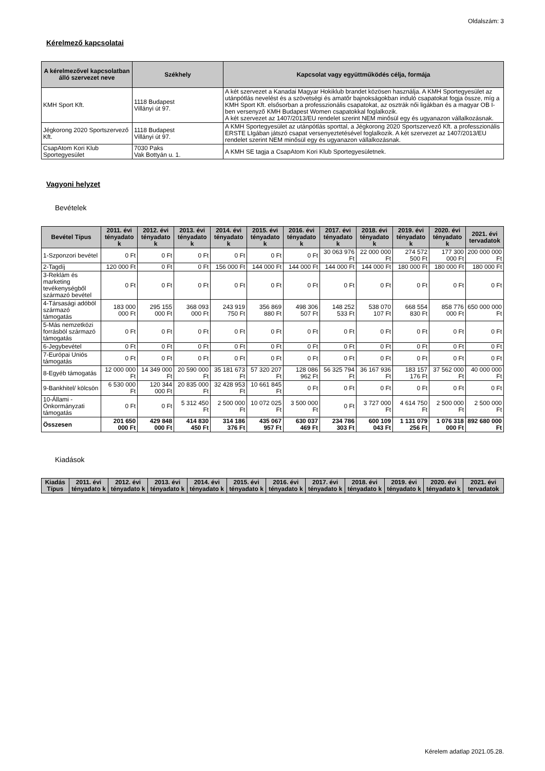Oldalszám: 3
Kérelmező kapcsolatai
| A kérelmezővel kapcsolatban álló szervezet neve | Székhely | Kapcsolat vagy együttműködés célja, formája |
| --- | --- | --- |
| KMH Sport Kft. | 1118 Budapest Villányi út 97. | A két szervezet a Kanadai Magyar Hokiklub brandet közösen használja. A KMH Sportegyesület az utánpótlás nevelést és a szövetségi és amatőr bajnokságokban induló csapatokat fogja össze, míg a KMH Sport Kft. elsősorban a professzionális csapatokat, az osztrák női ligákban és a magyar OB I-ben versenyző KMH Budapest Women csapatokkal foglalkozik. A két szervezet az 1407/2013/EU rendelet szerint NEM minősül egy és ugyanazon vállalkozásnak. |
| Jégkorong 2020 Sportszervező Kft. | 1118 Budapest Villányi út 97. | A KMH Sportegyesület az utánpótlás sporttal, a Jégkorong 2020 Sportszervező Kft. a professzionális ERSTE LIgában játszó csapat versenyeztetésével foglalkozik. A két szervezet az 1407/2013/EU rendelet szerint NEM minősül egy és ugyanazon vállalkozásnak. |
| CsapAtom Kori Klub Sportegyesület | 7030 Paks Vak Bottyán u. 1. | A KMH SE tagja a CsapAtom Kori Klub Sportegyesületnek. |
Vagyoni helyzet
Bevételek
| Bevétel Típus | 2011. évi tényadato k | 2012. évi tényadato k | 2013. évi tényadato k | 2014. évi tényadato k | 2015. évi tényadato k | 2016. évi tényadato k | 2017. évi tényadato k | 2018. évi tényadato k | 2019. évi tényadato k | 2020. évi tényadato k | 2021. évi tervadatok |
| --- | --- | --- | --- | --- | --- | --- | --- | --- | --- | --- | --- |
| 1-Szponzori bevétel | 0 Ft | 0 Ft | 0 Ft | 0 Ft | 0 Ft | 0 Ft | 30 063 976 Ft | 22 000 000 Ft | 274 572 500 Ft | 177 300 000 Ft | 200 000 000 Ft |
| 2-Tagdíj | 120 000 Ft | 0 Ft | 0 Ft | 156 000 Ft | 144 000 Ft | 144 000 Ft | 144 000 Ft | 144 000 Ft | 180 000 Ft | 180 000 Ft | 180 000 Ft |
| 3-Reklám és marketing tevékenységből származó bevétel | 0 Ft | 0 Ft | 0 Ft | 0 Ft | 0 Ft | 0 Ft | 0 Ft | 0 Ft | 0 Ft | 0 Ft | 0 Ft |
| 4-Társasági adóból származó támogatás | 183 000 000 Ft | 295 155 000 Ft | 368 093 000 Ft | 243 919 750 Ft | 356 869 880 Ft | 498 306 507 Ft | 148 252 533 Ft | 538 070 107 Ft | 668 554 830 Ft | 858 776 000 Ft | 650 000 000 Ft |
| 5-Más nemzetközi forrásból származó támogatás | 0 Ft | 0 Ft | 0 Ft | 0 Ft | 0 Ft | 0 Ft | 0 Ft | 0 Ft | 0 Ft | 0 Ft | 0 Ft |
| 6-Jegybevétel | 0 Ft | 0 Ft | 0 Ft | 0 Ft | 0 Ft | 0 Ft | 0 Ft | 0 Ft | 0 Ft | 0 Ft | 0 Ft |
| 7-Európai Uniós támogatás | 0 Ft | 0 Ft | 0 Ft | 0 Ft | 0 Ft | 0 Ft | 0 Ft | 0 Ft | 0 Ft | 0 Ft | 0 Ft |
| 8-Egyéb támogatás | 12 000 000 Ft | 14 349 000 Ft | 20 590 000 Ft | 35 181 673 Ft | 57 320 207 Ft | 128 086 962 Ft | 56 325 794 Ft | 36 167 936 Ft | 183 157 176 Ft | 37 562 000 Ft | 40 000 000 Ft |
| 9-Bankhitel/ kölcsön | 6 530 000 Ft | 120 344 000 Ft | 20 835 000 Ft | 32 428 953 Ft | 10 661 845 Ft | 0 Ft | 0 Ft | 0 Ft | 0 Ft | 0 Ft | 0 Ft |
| 10-Állami - Önkormányzati támogatás | 0 Ft | 0 Ft | 5 312 450 Ft | 2 500 000 Ft | 10 072 025 Ft | 3 500 000 Ft | 0 Ft | 3 727 000 Ft | 4 614 750 Ft | 2 500 000 Ft | 2 500 000 Ft |
| Összesen | 201 650 000 Ft | 429 848 000 Ft | 414 830 450 Ft | 314 186 376 Ft | 435 067 957 Ft | 630 037 469 Ft | 234 786 303 Ft | 600 109 043 Ft | 1 131 079 256 Ft | 1 076 318 000 Ft | 892 680 000 Ft |
Kiadások
| Kiadás Típus | 2011. évi tényadato k | 2012. évi tényadato k | 2013. évi tényadato k | 2014. évi tényadato k | 2015. évi tényadato k | 2016. évi tényadato k | 2017. évi tényadato k | 2018. évi tényadato k | 2019. évi tényadato k | 2020. évi tényadato k | 2021. évi tervadatok |
| --- | --- | --- | --- | --- | --- | --- | --- | --- | --- | --- | --- |
Kérelem adatlap 2021.05.28.